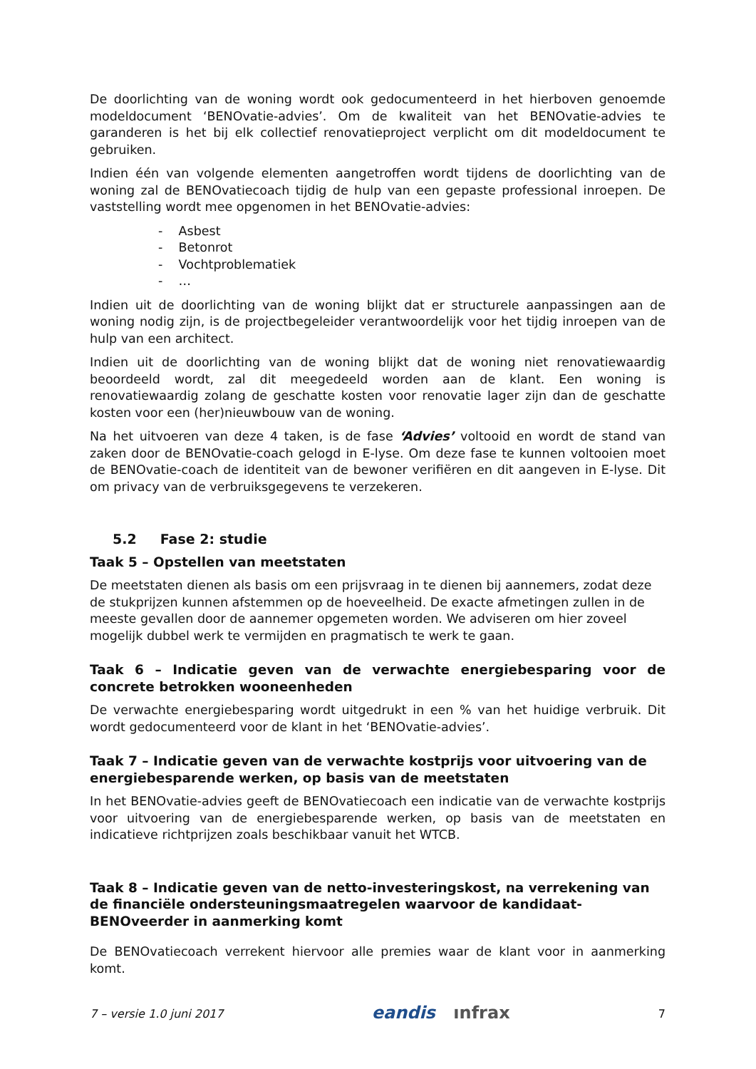De doorlichting van de woning wordt ook gedocumenteerd in het hierboven genoemde modeldocument ‘BENOvatie-advies’. Om de kwaliteit van het BENOvatie-advies te garanderen is het bij elk collectief renovatieproject verplicht om dit modeldocument te gebruiken.
Indien één van volgende elementen aangetroffen wordt tijdens de doorlichting van de woning zal de BENOvatiecoach tijdig de hulp van een gepaste professional inroepen. De vaststelling wordt mee opgenomen in het BENOvatie-advies:
- Asbest
- Betonrot
- Vochtproblematiek
- …
Indien uit de doorlichting van de woning blijkt dat er structurele aanpassingen aan de woning nodig zijn, is de projectbegeleider verantwoordelijk voor het tijdig inroepen van de hulp van een architect.
Indien uit de doorlichting van de woning blijkt dat de woning niet renovatiewaardig beoordeeld wordt, zal dit meegedeeld worden aan de klant. Een woning is renovatiewaardig zolang de geschatte kosten voor renovatie lager zijn dan de geschatte kosten voor een (her)nieuwbouw van de woning.
Na het uitvoeren van deze 4 taken, is de fase ‘Advies’ voltooid en wordt de stand van zaken door de BENOvatie-coach gelogd in E-lyse. Om deze fase te kunnen voltooien moet de BENOvatie-coach de identiteit van de bewoner verifiëren en dit aangeven in E-lyse. Dit om privacy van de verbruiksgegevens te verzekeren.
5.2 Fase 2: studie
Taak 5 – Opstellen van meetstaten
De meetstaten dienen als basis om een prijsvraag in te dienen bij aannemers, zodat deze de stukprijzen kunnen afstemmen op de hoeveelheid. De exacte afmetingen zullen in de meeste gevallen door de aannemer opgemeten worden. We adviseren om hier zoveel mogelijk dubbel werk te vermijden en pragmatisch te werk te gaan.
Taak 6 – Indicatie geven van de verwachte energiebesparing voor de concrete betrokken wooneenheden
De verwachte energiebesparing wordt uitgedrukt in een % van het huidige verbruik. Dit wordt gedocumenteerd voor de klant in het ‘BENOvatie-advies’.
Taak 7 – Indicatie geven van de verwachte kostprijs voor uitvoering van de energiebesparende werken, op basis van de meetstaten
In het BENOvatie-advies geeft de BENOvatiecoach een indicatie van de verwachte kostprijs voor uitvoering van de energiebesparende werken, op basis van de meetstaten en indicatieve richtprijzen zoals beschikbaar vanuit het WTCB.
Taak 8 – Indicatie geven van de netto-investeringskost, na verrekening van de financiële ondersteuningsmaatregelen waarvoor de kandidaat-BENOveerder in aanmerking komt
De BENOvatiecoach verrekent hiervoor alle premies waar de klant voor in aanmerking komt.
7 – versie 1.0 juni 2017 eandis ınfrax 7